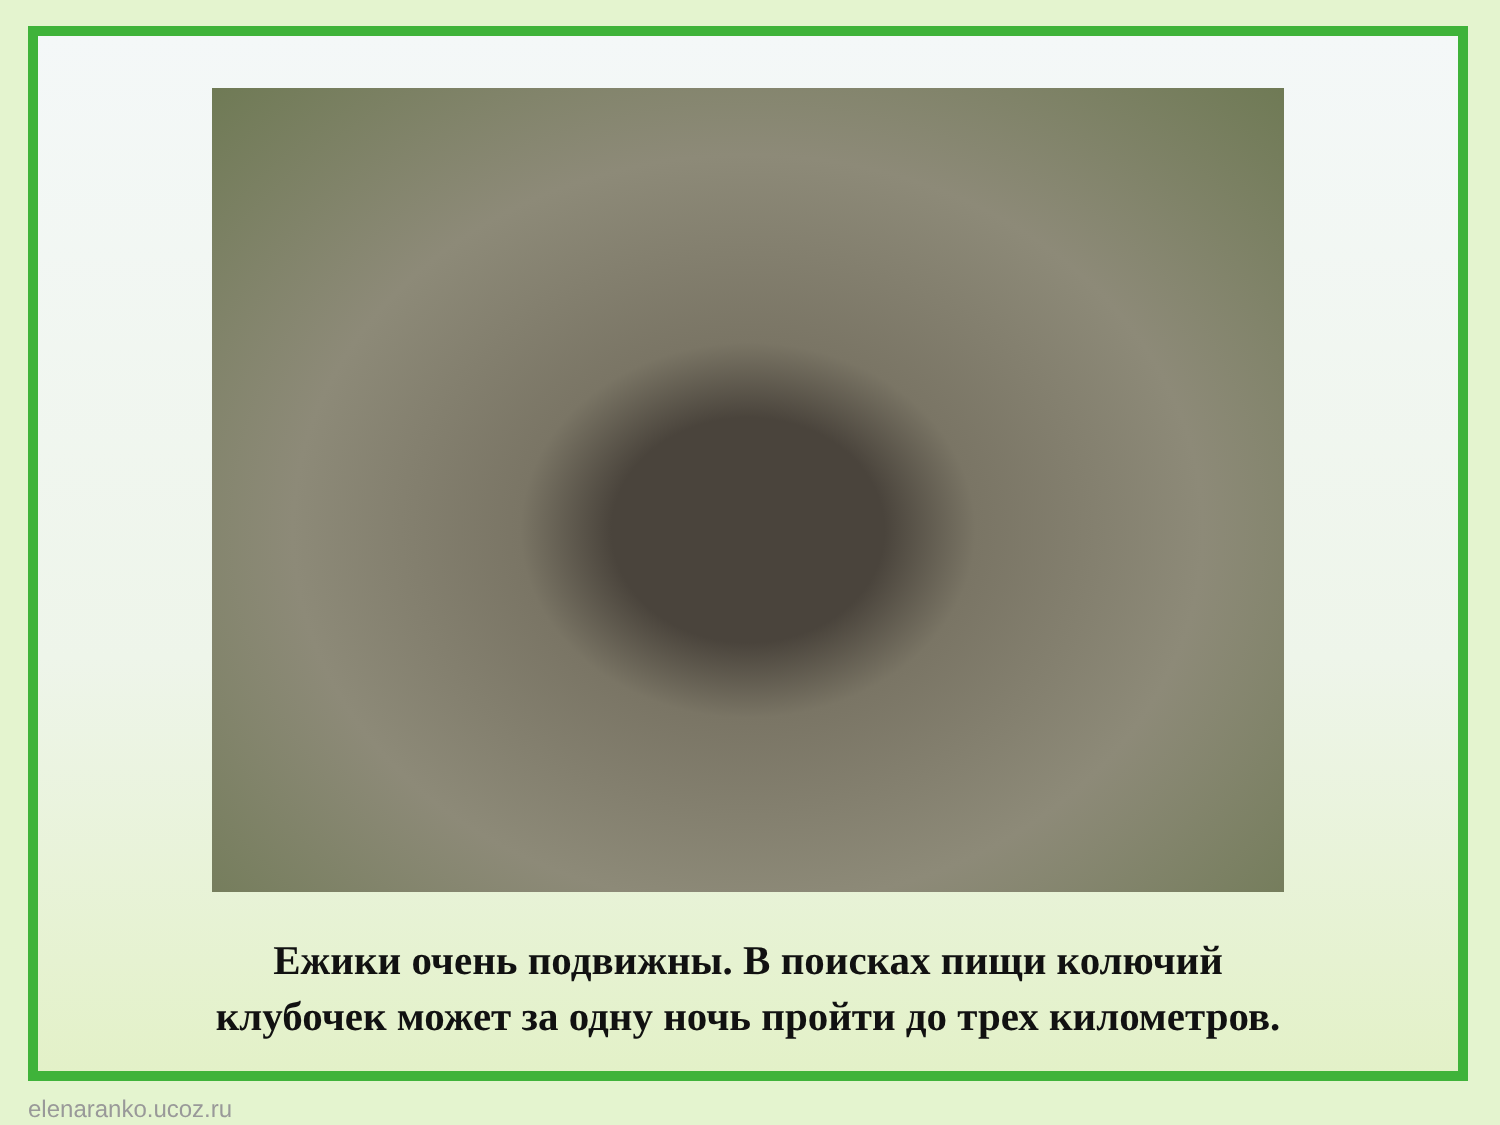Ежики очень подвижны. В поисках пищи колючий
клубочек может за одну ночь пройти до трех километров.
elenaranko.ucoz.ru